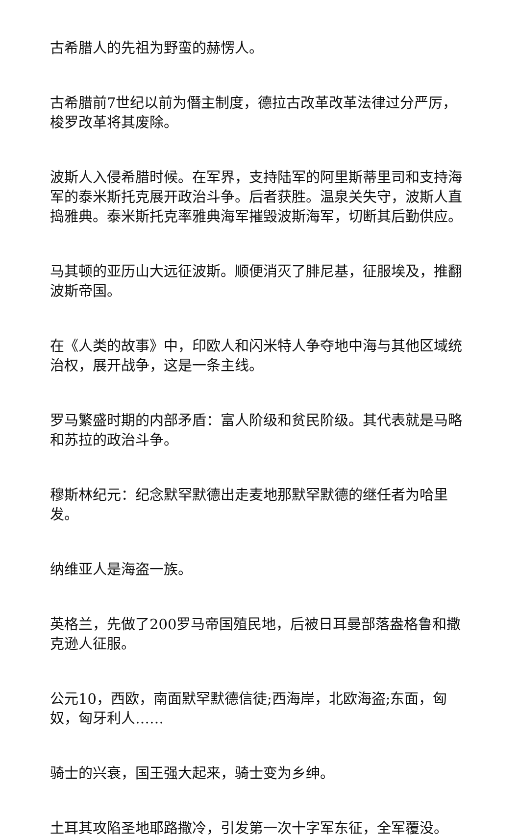古希腊人的先祖为野蛮的赫愣人。
古希腊前7世纪以前为僭主制度，德拉古改革改革法律过分严厉，梭罗改革将其废除。
波斯人入侵希腊时候。在军界，支持陆军的阿里斯蒂里司和支持海军的泰米斯托克展开政治斗争。后者获胜。温泉关失守，波斯人直捣雅典。泰米斯托克率雅典海军摧毁波斯海军，切断其后勤供应。
马其顿的亚历山大远征波斯。顺便消灭了腓尼基，征服埃及，推翻波斯帝国。
在《人类的故事》中，印欧人和闪米特人争夺地中海与其他区域统治权，展开战争，这是一条主线。
罗马繁盛时期的内部矛盾：富人阶级和贫民阶级。其代表就是马略和苏拉的政治斗争。
穆斯林纪元：纪念默罕默德出走麦地那默罕默德的继任者为哈里发。
纳维亚人是海盗一族。
英格兰，先做了200罗马帝国殖民地，后被日耳曼部落盎格鲁和撒克逊人征服。
公元10，西欧，南面默罕默德信徒;西海岸，北欧海盗;东面，匈奴，匈牙利人……
骑士的兴衰，国王强大起来，骑士变为乡绅。
土耳其攻陷圣地耶路撒冷，引发第一次十字军东征，全军覆没。